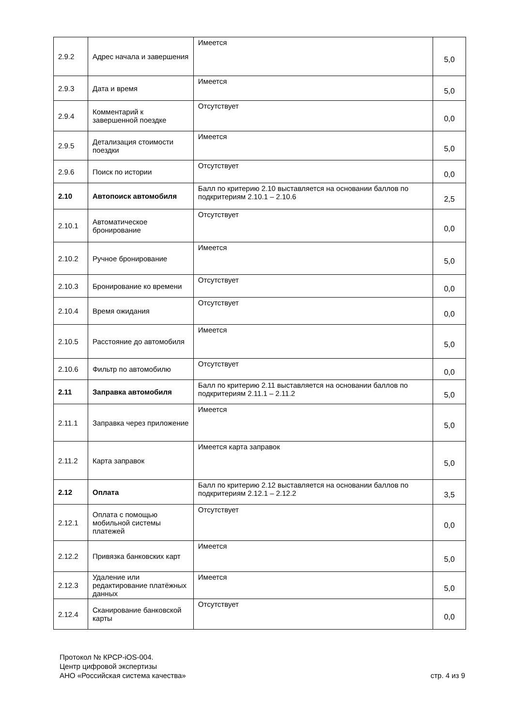| 2.9.2 | Адрес начала и завершения | Имеется | 5,0 |
| 2.9.3 | Дата и время | Имеется | 5,0 |
| 2.9.4 | Комментарий к завершенной поездке | Отсутствует | 0,0 |
| 2.9.5 | Детализация стоимости поездки | Имеется | 5,0 |
| 2.9.6 | Поиск по истории | Отсутствует | 0,0 |
| 2.10 | Автопоиск автомобиля | Балл по критерию 2.10 выставляется на основании баллов по подкритериям 2.10.1 – 2.10.6 | 2,5 |
| 2.10.1 | Автоматическое бронирование | Отсутствует | 0,0 |
| 2.10.2 | Ручное бронирование | Имеется | 5,0 |
| 2.10.3 | Бронирование ко времени | Отсутствует | 0,0 |
| 2.10.4 | Время ожидания | Отсутствует | 0,0 |
| 2.10.5 | Расстояние до автомобиля | Имеется | 5,0 |
| 2.10.6 | Фильтр по автомобилю | Отсутствует | 0,0 |
| 2.11 | Заправка автомобиля | Балл по критерию 2.11 выставляется на основании баллов по подкритериям 2.11.1 – 2.11.2 | 5,0 |
| 2.11.1 | Заправка через приложение | Имеется | 5,0 |
| 2.11.2 | Карта заправок | Имеется карта заправок | 5,0 |
| 2.12 | Оплата | Балл по критерию 2.12 выставляется на основании баллов по подкритериям 2.12.1 – 2.12.2 | 3,5 |
| 2.12.1 | Оплата с помощью мобильной системы платежей | Отсутствует | 0,0 |
| 2.12.2 | Привязка банковских карт | Имеется | 5,0 |
| 2.12.3 | Удаление или редактирование платёжных данных | Имеется | 5,0 |
| 2.12.4 | Сканирование банковской карты | Отсутствует | 0,0 |
Протокол № КРСР-iOS-004.
Центр цифровой экспертизы
АНО «Российская система качества» стр. 4 из 9